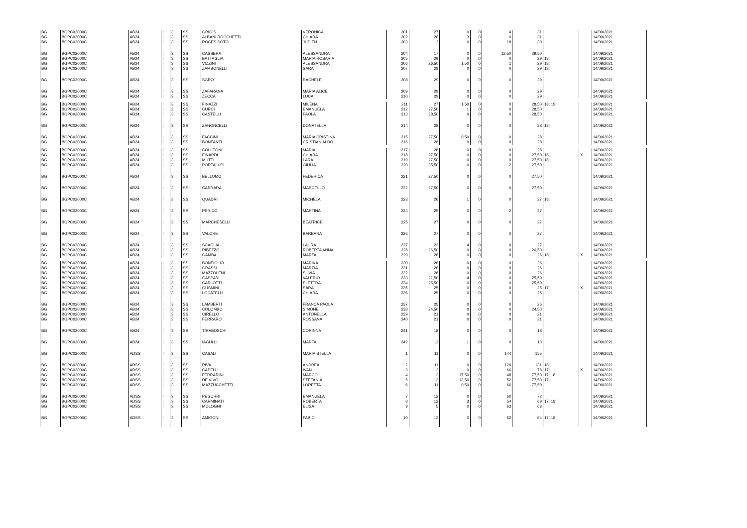| BG | BGPC02000C | AB24 | I | 3 | SS | GRIGIS | VERONICA | 201 | 27 | 0 | 0 | 4 | 31 | | | 14/09/2021 | |
| BG | BGPC02000C | AB24 | I | 3 | SS | ALBANI ROCCHETTI | CHIARA | 202 | 28 | 3 | 0 | 0 | 31 | | | 14/09/2021 | |
| BG | BGPC02000C | AB24 | I | 3 | SS | ROCES SOTO | JUDITH | 203 | 12 | 0 | 0 | 18 | 30 | | | 14/09/2021 | |
| BG | BGPC02000C | AB24 | I | 3 | SS | CASSERA | ALESSANDRA | 204 | 17 | 0 | 0 | 12,50 | 29,50 | | | 14/09/2021 | |
| BG | BGPC02000C | AB24 | I | 3 | SS | BATTAGLIA | MARIA ROSARIA | 205 | 29 | 0 | 0 | 0 | 29 | 18; | | 14/09/2021 | |
| BG | BGPC02000C | AB24 | I | 3 | SS | VIZZINI | ALESSANDRA | 206 | 26,50 | 1,50 | 0 | 1 | 29 | 18; | | 14/09/2021 | |
| BG | BGPC02000C | AB24 | I | 3 | SS | ZAMBONELLI | SARA | 207 | 29 | 0 | 0 | 0 | 29 | 18; | | 14/09/2021 | |
| BG | BGPC02000C | AB24 | I | 3 | SS | SGRO' | RACHELE | 208 | 29 | 0 | 0 | 0 | 29 | | | 14/09/2021 | |
| BG | BGPC02000C | AB24 | I | 3 | SS | ZAFARANA | MARIA ALICE | 209 | 29 | 0 | 0 | 0 | 29 | | | 14/09/2021 | |
| BG | BGPC02000C | AB24 | I | 3 | SS | ZECCA | LUCA | 210 | 29 | 0 | 0 | 0 | 29 | | | 14/09/2021 | |
| BG | BGPC02000C | AB24 | I | 3 | SS | FINAZZI | MILENA | 211 | 27 | 1,50 | 0 | 0 | 28,50 | 18; 19; | | 14/09/2021 | |
| BG | BGPC02000C | AB24 | I | 3 | SS | CURCI | EMANUELA | 212 | 27,50 | 1 | 0 | 0 | 28,50 | | | 14/09/2021 | |
| BG | BGPC02000C | AB24 | I | 3 | SS | CASTELLI | PAOLA | 213 | 28,50 | 0 | 0 | 0 | 28,50 | | | 14/09/2021 | |
| BG | BGPC02000C | AB24 | I | 3 | SS | ZANONCELLI | DONATELLA | 214 | 28 | 0 | 0 | 0 | 28 | 18; | | 14/09/2021 | |
| BG | BGPC02000C | AB24 | I | 3 | SS | FACCINI | MARIA CRISTINA | 215 | 27,50 | 0,50 | 0 | 0 | 28 | | | 14/09/2021 | |
| BG | BGPC02000C | AB24 | I | 3 | SS | BONFANTI | CRISTIAN ALDO | 216 | 28 | 0 | 0 | 0 | 28 | | | 14/09/2021 | |
| BG | BGPC02000C | AB24 | I | 3 | SS | COLLEONI | MARIA | 217 | 28 | 0 | 0 | 0 | 28 | | | 14/09/2021 | |
| BG | BGPC02000C | AB24 | I | 3 | SS | FINARDI | CHIARA | 218 | 27,50 | 0 | 0 | 0 | 27,50 | 18; | X | 14/09/2021 | |
| BG | BGPC02000C | AB24 | I | 3 | SS | MUTTI | LARA | 219 | 27,50 | 0 | 0 | 0 | 27,50 | 18; | | 14/09/2021 | |
| BG | BGPC02000C | AB24 | I | 3 | SS | PORTALUPI | GIULIA | 220 | 25,50 | 0 | 0 | 2 | 27,50 | | | 14/09/2021 | |
| BG | BGPC02000C | AB24 | I | 3 | SS | BELLOMO | FEDERICA | 221 | 27,50 | 0 | 0 | 0 | 27,50 | | | 14/09/2021 | |
| BG | BGPC02000C | AB24 | I | 3 | SS | CARRARA | MARCELLO | 222 | 27,50 | 0 | 0 | 0 | 27,50 | | | 14/09/2021 | |
| BG | BGPC02000C | AB24 | I | 3 | SS | QUADRI | MICHELA | 223 | 26 | 1 | 0 | 0 | 27 | 18; | | 14/09/2021 | |
| BG | BGPC02000C | AB24 | I | 3 | SS | PERICO | MARTINA | 224 | 25 | 0 | 0 | 2 | 27 | | | 14/09/2021 | |
| BG | BGPC02000C | AB24 | I | 3 | SS | MARCHESELLI | BEATRICE | 225 | 27 | 0 | 0 | 0 | 27 | | | 14/09/2021 | |
| BG | BGPC02000C | AB24 | I | 3 | SS | VALORE | BARBARA | 226 | 27 | 0 | 0 | 0 | 27 | | | 14/09/2021 | |
| BG | BGPC02000C | AB24 | I | 3 | SS | SCAGLIA | LAURA | 227 | 23 | 4 | 0 | 0 | 27 | | | 14/09/2021 | |
| BG | BGPC02000C | AB24 | I | 3 | SS | RIBEZZO | ROBERTA ANNA | 228 | 26,50 | 0 | 0 | 0 | 26,50 | | | 14/09/2021 | |
| BG | BGPC02000C | AB24 | I | 3 | SS | GAMBA | MARTA | 229 | 26 | 0 | 0 | 0 | 26 | 18; | X | 14/09/2021 | |
| BG | BGPC02000C | AB24 | I | 3 | SS | BONFIGLIO | MARIKA | 230 | 26 | 0 | 0 | 0 | 26 | | | 14/09/2021 | |
| BG | BGPC02000C | AB24 | I | 3 | SS | GRASSI | MARZIA | 231 | 26 | 0 | 0 | 0 | 26 | | | 14/09/2021 | |
| BG | BGPC02000C | AB24 | I | 3 | SS | MAZZOLENI | SILVIA | 232 | 26 | 0 | 0 | 0 | 26 | | | 14/09/2021 | |
| BG | BGPC02000C | AB24 | I | 3 | SS | GASPARI | VALERIO | 233 | 21,50 | 4 | 0 | 0 | 25,50 | | | 14/09/2021 | |
| BG | BGPC02000C | AB24 | I | 3 | SS | CARLOTTI | ELETTRA | 234 | 25,50 | 0 | 0 | 0 | 25,50 | | | 14/09/2021 | |
| BG | BGPC02000C | AB24 | I | 3 | SS | GUSMINI | SARA | 235 | 25 | 0 | 0 | 0 | 25 | 17; | X | 14/09/2021 | |
| BG | BGPC02000C | AB24 | I | 3 | SS | LOCATELLI | CHIARA | 236 | 25 | 0 | 0 | 0 | 25 | | | 14/09/2021 | |
| BG | BGPC02000C | AB24 | I | 3 | SS | LAMBERTI | FRANCA PAOLA | 237 | 25 | 0 | 0 | 0 | 25 | | | 14/09/2021 | |
| BG | BGPC02000C | AB24 | I | 3 | SS | COLOMBO | SIMONE | 238 | 24,50 | 0 | 0 | 0 | 24,50 | | | 14/09/2021 | |
| BG | BGPC02000C | AB24 | I | 3 | SS | CIRELLO | ANTONELLA | 239 | 21 | 0 | 0 | 0 | 21 | | | 14/09/2021 | |
| BG | BGPC02000C | AB24 | I | 3 | SS | FERRARO | ROSSANA | 240 | 21 | 0 | 0 | 0 | 21 | | | 14/09/2021 | |
| BG | BGPC02000C | AB24 | I | 3 | SS | TIRABOSCHI | CORINNA | 241 | 18 | 0 | 0 | 0 | 18 | | | 14/09/2021 | |
| BG | BGPC02000C | AB24 | I | 3 | SS | IAGULLI | MARTA | 242 | 12 | 1 | 0 | 0 | 13 | | | 14/09/2021 | |
| BG | BGPC02000C | ADSS | I | 3 | SS | CASALI | MARIA STELLA | 1 | 11 | 0 | 0 | 144 | 155 | | | 14/09/2021 | |
| BG | BGPC02000C | ADSS | I | 3 | SS | RIVA | ANDREA | 2 | 11 | 0 | 0 | 120 | 131 | 18; | | 14/09/2021 | |
| BG | BGPC02000C | ADSS | I | 3 | SS | CAPELLI | IVAN | 3 | 12 | 0 | 0 | 66 | 78 | 17; | X | 14/09/2021 | |
| BG | BGPC02000C | ADSS | I | 3 | SS | FERRARINI | MARCO | 4 | 12 | 17,50 | 0 | 48 | 77,50 | 17; 18; | | 14/09/2021 | |
| BG | BGPC02000C | ADSS | I | 3 | SS | DE VIVO | STEFANIA | 5 | 12 | 13,50 | 0 | 52 | 77,50 | 17; | | 14/09/2021 | |
| BG | BGPC02000C | ADSS | I | 3 | SS | MAZZUCCHETTI | LORETTA | 6 | 11 | 0,50 | 0 | 66 | 77,50 | | | 14/09/2021 | |
| BG | BGPC02000C | ADSS | I | 3 | SS | PEGURRI | EMANUELA | 7 | 12 | 0 | 0 | 60 | 72 | | | 14/09/2021 | |
| BG | BGPC02000C | ADSS | I | 3 | SS | CARMINATI | ROBERTA | 8 | 12 | 3 | 0 | 54 | 69 | 17; 18; | | 14/09/2021 | |
| BG | BGPC02000C | ADSS | I | 3 | SS | MOLOGNI | ELISA | 9 | 5 | 0 | 0 | 63 | 68 | | | 14/09/2021 | |
| BG | BGPC02000C | ADSS | I | 3 | SS | AMIGONI | FABIO | 10 | 12 | 0 | 0 | 52 | 64 | 17; 18; | | 14/09/2021 | |